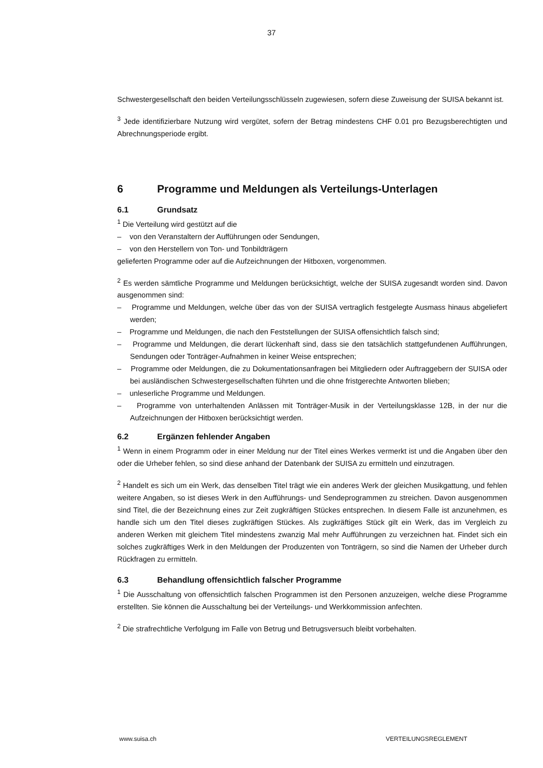37
Schwestergesellschaft den beiden Verteilungsschlüsseln zugewiesen, sofern diese Zuweisung der SUISA bekannt ist.
<sup>3</sup> Jede identifizierbare Nutzung wird vergütet, sofern der Betrag mindestens CHF 0.01 pro Bezugsberech­tigten und Abrechnungsperiode ergibt.
6 Programme und Meldungen als Verteilungs-Unterlagen
6.1 Grundsatz
<sup>1</sup> Die Verteilung wird gestützt auf die
– von den Veranstaltern der Aufführungen oder Sendungen,
– von den Herstellern von Ton- und Tonbildträgern
gelieferten Programme oder auf die Aufzeichnungen der Hitboxen, vorgenommen.
<sup>2</sup> Es werden sämtliche Programme und Meldungen berücksichtigt, welche der SUISA zugesandt worden sind. Davon ausgenommen sind:
– Programme und Meldungen, welche über das von der SUISA vertraglich festgelegte Ausmass hinaus abgeliefert werden;
– Programme und Meldungen, die nach den Feststellungen der SUISA offensichtlich falsch sind;
– Programme und Meldungen, die derart lückenhaft sind, dass sie den tatsächlich stattgefundenen Auf­führungen, Sendungen oder Tonträger-Aufnahmen in keiner Weise entsprechen;
– Programme oder Meldungen, die zu Dokumentationsanfragen bei Mitgliedern oder Auftraggebern der SUISA oder bei ausländischen Schwestergesellschaften führten und die ohne fristgerechte Antworten blieben;
– unleserliche Programme und Meldungen.
– Programme von unterhaltenden Anlässen mit Tonträger-Musik in der Verteilungsklasse 12B, in der nur die Aufzeichnungen der Hitboxen berücksichtigt werden.
6.2 Ergänzen fehlender Angaben
<sup>1</sup> Wenn in einem Programm oder in einer Meldung nur der Titel eines Werkes vermerkt ist und die Anga­ben über den oder die Urheber fehlen, so sind diese anhand der Datenbank der SUISA zu ermitteln und einzutragen.
<sup>2</sup> Handelt es sich um ein Werk, das denselben Titel trägt wie ein anderes Werk der gleichen Musikgattung, und fehlen weitere Angaben, so ist dieses Werk in den Aufführungs- und Sendeprogrammen zu streichen. Davon ausgenommen sind Titel, die der Bezeichnung eines zur Zeit zugkräftigen Stückes entsprechen. In diesem Falle ist anzunehmen, es handle sich um den Titel dieses zugkräftigen Stückes. Als zugkräftiges Stück gilt ein Werk, das im Vergleich zu anderen Werken mit gleichem Titel mindestens zwanzig Mal mehr Aufführungen zu verzeichnen hat. Findet sich ein solches zugkräftiges Werk in den Meldungen der Produ­zenten von Tonträgern, so sind die Namen der Urheber durch Rückfragen zu ermitteln.
6.3 Behandlung offensichtlich falscher Programme
<sup>1</sup> Die Ausschaltung von offensichtlich falschen Programmen ist den Personen anzuzeigen, welche diese Programme erstellten. Sie können die Ausschaltung bei der Verteilungs- und Werkkommission anfechten.
<sup>2</sup> Die strafrechtliche Verfolgung im Falle von Betrug und Betrugsversuch bleibt vorbehalten.
www.suisa.ch VERTEILUNGSREGLEMENT